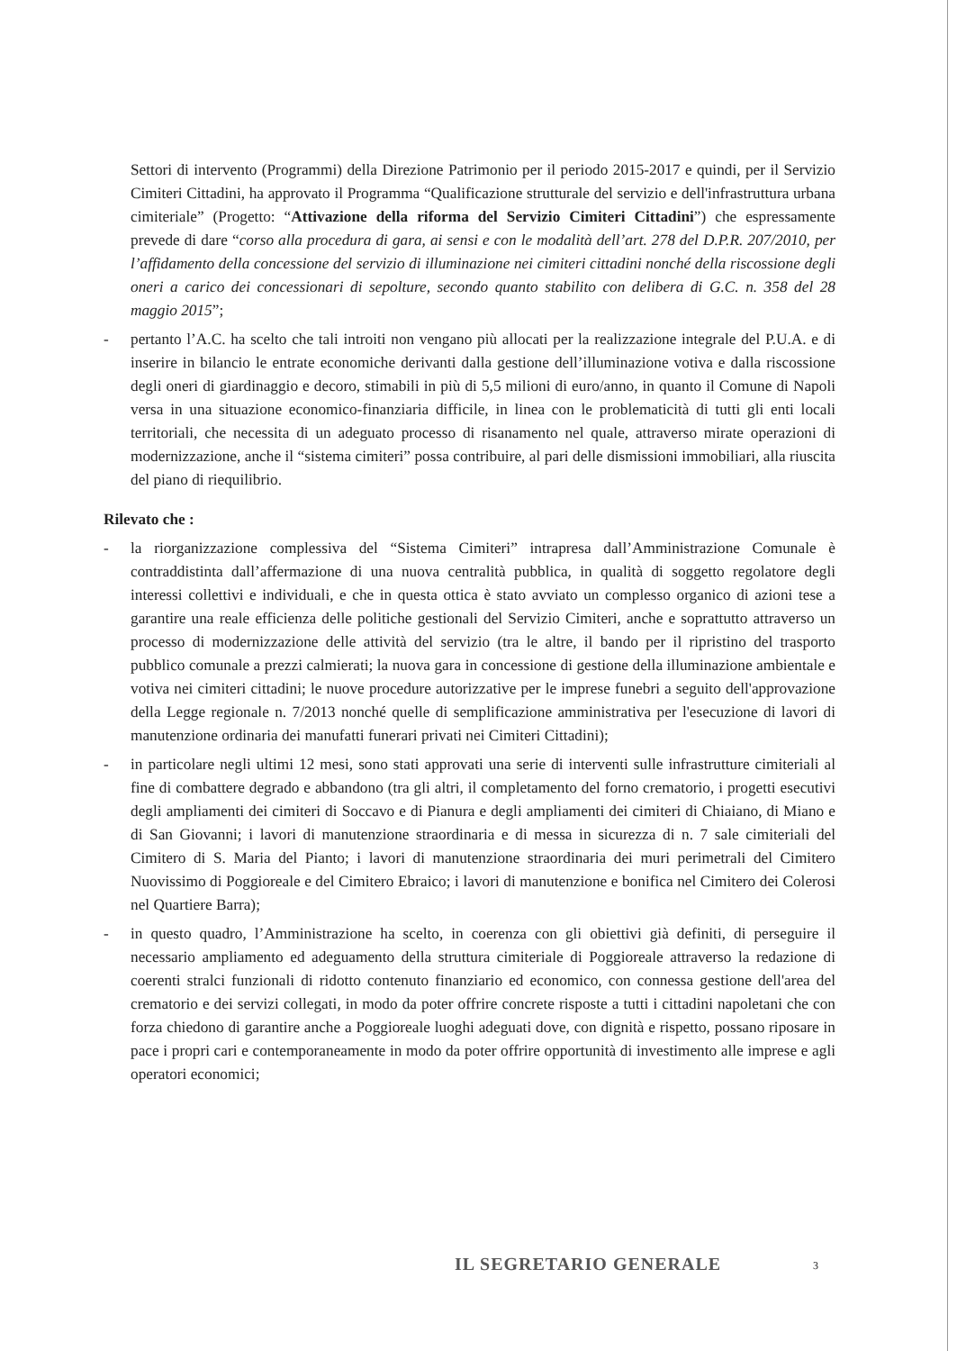Settori di intervento (Programmi) della Direzione Patrimonio per il periodo 2015-2017 e quindi, per il Servizio Cimiteri Cittadini, ha approvato il Programma “Qualificazione strutturale del servizio e dell'infrastruttura urbana cimiteriale” (Progetto: “Attivazione della riforma del Servizio Cimiteri Cittadini”) che espressamente prevede di dare “corso alla procedura di gara, ai sensi e con le modalità dell’art. 278 del D.P.R. 207/2010, per l’affidamento della concessione del servizio di illuminazione nei cimiteri cittadini nonché della riscossione degli oneri a carico dei concessionari di sepolture, secondo quanto stabilito con delibera di G.C. n. 358 del 28 maggio 2015”;
- pertanto l’A.C. ha scelto che tali introiti non vengano più allocati per la realizzazione integrale del P.U.A. e di inserire in bilancio le entrate economiche derivanti dalla gestione dell’illuminazione votiva e dalla riscossione degli oneri di giardinaggio e decoro, stimabili in più di 5,5 milioni di euro/anno, in quanto il Comune di Napoli versa in una situazione economico-finanziaria difficile, in linea con le problematicità di tutti gli enti locali territoriali, che necessita di un adeguato processo di risanamento nel quale, attraverso mirate operazioni di modernizzazione, anche il “sistema cimiteri” possa contribuire, al pari delle dismissioni immobiliari, alla riuscita del piano di riequilibrio.
Rilevato che :
- la riorganizzazione complessiva del “Sistema Cimiteri” intrapresa dall’Amministrazione Comunale è contraddistinta dall’affermazione di una nuova centralità pubblica, in qualità di soggetto regolatore degli interessi collettivi e individuali, e che in questa ottica è stato avviato un complesso organico di azioni tese a garantire una reale efficienza delle politiche gestionali del Servizio Cimiteri, anche e soprattutto attraverso un processo di modernizzazione delle attività del servizio (tra le altre, il bando per il ripristino del trasporto pubblico comunale a prezzi calmierati; la nuova gara in concessione di gestione della illuminazione ambientale e votiva nei cimiteri cittadini; le nuove procedure autorizzative per le imprese funebri a seguito dell'approvazione della Legge regionale n. 7/2013 nonché quelle di semplificazione amministrativa per l'esecuzione di lavori di manutenzione ordinaria dei manufatti funerari privati nei Cimiteri Cittadini);
- in particolare negli ultimi 12 mesi, sono stati approvati una serie di interventi sulle infrastrutture cimiteriali al fine di combattere degrado e abbandono (tra gli altri, il completamento del forno crematorio, i progetti esecutivi degli ampliamenti dei cimiteri di Soccavo e di Pianura e degli ampliamenti dei cimiteri di Chiaiano, di Miano e di San Giovanni; i lavori di manutenzione straordinaria e di messa in sicurezza di n. 7 sale cimiteriali del Cimitero di S. Maria del Pianto; i lavori di manutenzione straordinaria dei muri perimetrali del Cimitero Nuovissimo di Poggioreale e del Cimitero Ebraico; i lavori di manutenzione e bonifica nel Cimitero dei Colerosi nel Quartiere Barra);
- in questo quadro, l’Amministrazione ha scelto, in coerenza con gli obiettivi già definiti, di perseguire il necessario ampliamento ed adeguamento della struttura cimiteriale di Poggioreale attraverso la redazione di coerenti stralci funzionali di ridotto contenuto finanziario ed economico, con connessa gestione dell'area del crematorio e dei servizi collegati, in modo da poter offrire concrete risposte a tutti i cittadini napoletani che con forza chiedono di garantire anche a Poggioreale luoghi adeguati dove, con dignità e rispetto, possano riposare in pace i propri cari e contemporaneamente in modo da poter offrire opportunità di investimento alle imprese e agli operatori economici;
IL SEGRETARIO GENERALE 3